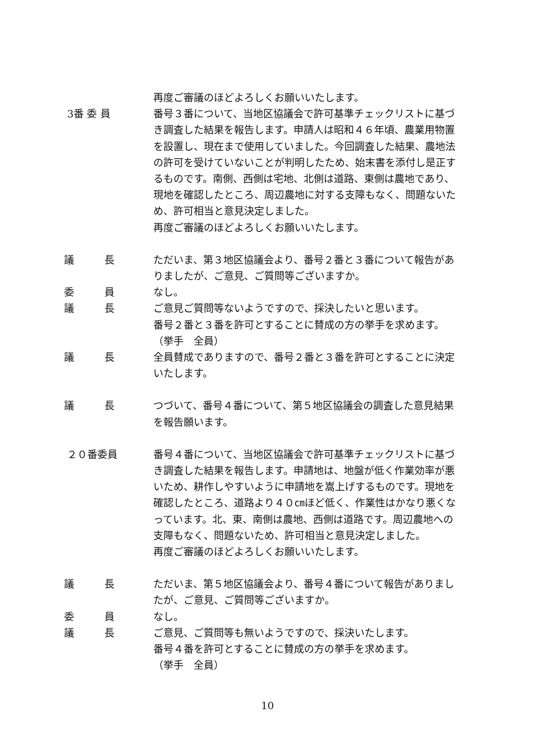再度ご審議のほどよろしくお願いいたします。
3番 委 員
番号３番について、当地区協議会で許可基準チェックリストに基づき調査した結果を報告します。申請人は昭和４６年頃、農業用物置を設置し、現在まで使用していました。今回調査した結果、農地法の許可を受けていないことが判明したため、始末書を添付し是正するものです。南側、西側は宅地、北側は道路、東側は農地であり、現地を確認したところ、周辺農地に対する支障もなく、問題ないため、許可相当と意見決定しました。
再度ご審議のほどよろしくお願いいたします。
議　　　長
ただいま、第３地区協議会より、番号２番と３番について報告がありましたが、ご意見、ご質問等ございますか。
委　　　員
なし。
議　　　長
ご意見ご質問等ないようですので、採決したいと思います。
番号２番と３番を許可とすることに賛成の方の挙手を求めます。
（挙手　全員）
議　　　長
全員賛成でありますので、番号２番と３番を許可とすることに決定いたします。
議　　　長
つづいて、番号４番について、第５地区協議会の調査した意見結果を報告願います。
２０番委員
番号４番について、当地区協議会で許可基準チェックリストに基づき調査した結果を報告します。申請地は、地盤が低く作業効率が悪いため、耕作しやすいように申請地を嵩上げするものです。現地を確認したところ、道路より４０㎝ほど低く、作業性はかなり悪くなっています。北、東、南側は農地、西側は道路です。周辺農地への支障もなく、問題ないため、許可相当と意見決定しました。
再度ご審議のほどよろしくお願いいたします。
議　　　長
ただいま、第５地区協議会より、番号４番について報告がありましたが、ご意見、ご質問等ございますか。
委　　　員
なし。
議　　　長
ご意見、ご質問等も無いようですので、採決いたします。
番号４番を許可とすることに賛成の方の挙手を求めます。
（挙手　全員）
10